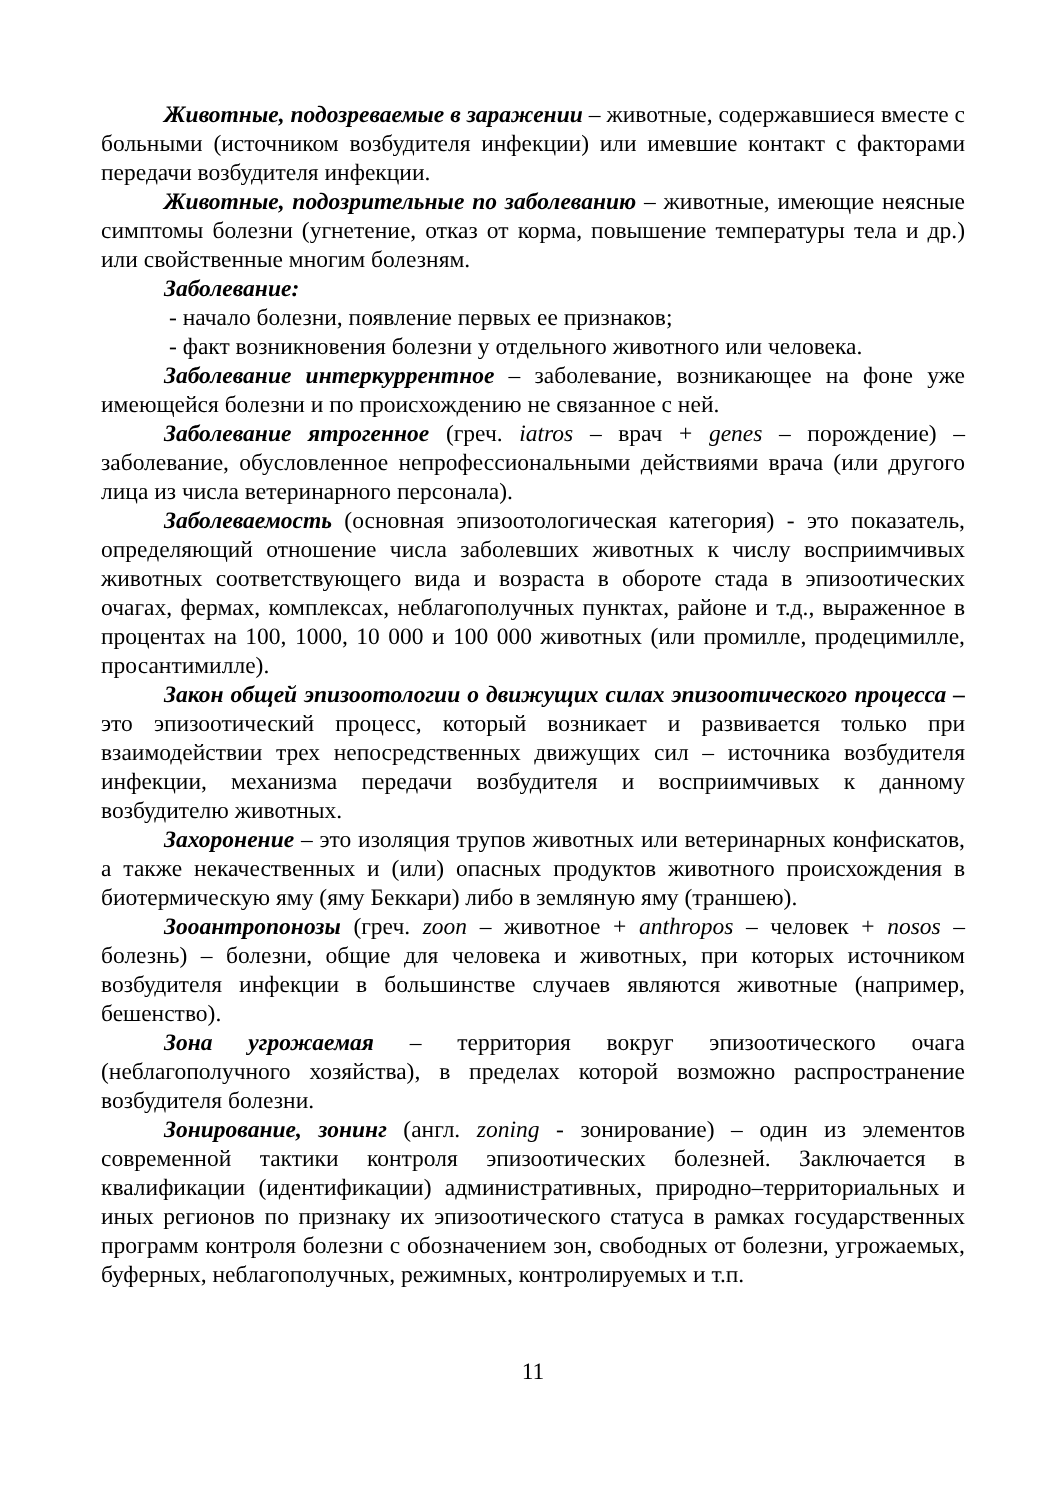Животные, подозреваемые в заражении – животные, содержавшиеся вместе с больными (источником возбудителя инфекции) или имевшие контакт с факторами передачи возбудителя инфекции.
Животные, подозрительные по заболеванию – животные, имеющие неясные симптомы болезни (угнетение, отказ от корма, повышение температуры тела и др.) или свойственные многим болезням.
Заболевание:
- начало болезни, появление первых ее признаков;
- факт возникновения болезни у отдельного животного или человека.
Заболевание интеркуррентное – заболевание, возникающее на фоне уже имеющейся болезни и по происхождению не связанное с ней.
Заболевание ятрогенное (греч. iatros – врач + genes – порождение) – заболевание, обусловленное непрофессиональными действиями врача (или другого лица из числа ветеринарного персонала).
Заболеваемость (основная эпизоотологическая категория) - это показатель, определяющий отношение числа заболевших животных к числу восприимчивых животных соответствующего вида и возраста в обороте стада в эпизоотических очагах, фермах, комплексах, неблагополучных пунктах, районе и т.д., выраженное в процентах на 100, 1000, 10 000 и 100 000 животных (или промилле, продецимилле, просантимилле).
Закон общей эпизоотологии о движущих силах эпизоотического процесса – это эпизоотический процесс, который возникает и развивается только при взаимодействии трех непосредственных движущих сил – источника возбудителя инфекции, механизма передачи возбудителя и восприимчивых к данному возбудителю животных.
Захоронение – это изоляция трупов животных или ветеринарных конфискатов, а также некачественных и (или) опасных продуктов животного происхождения в биотермическую яму (яму Беккари) либо в земляную яму (траншею).
Зооантропонозы (греч. zoon – животное + anthropos – человек + nosos – болезнь) – болезни, общие для человека и животных, при которых источником возбудителя инфекции в большинстве случаев являются животные (например, бешенство).
Зона угрожаемая – территория вокруг эпизоотического очага (неблагополучного хозяйства), в пределах которой возможно распространение возбудителя болезни.
Зонирование, зонинг (англ. zoning - зонирование) – один из элементов современной тактики контроля эпизоотических болезней. Заключается в квалификации (идентификации) административных, природно–территориальных и иных регионов по признаку их эпизоотического статуса в рамках государственных программ контроля болезни с обозначением зон, свободных от болезни, угрожаемых, буферных, неблагополучных, режимных, контролируемых и т.п.
11